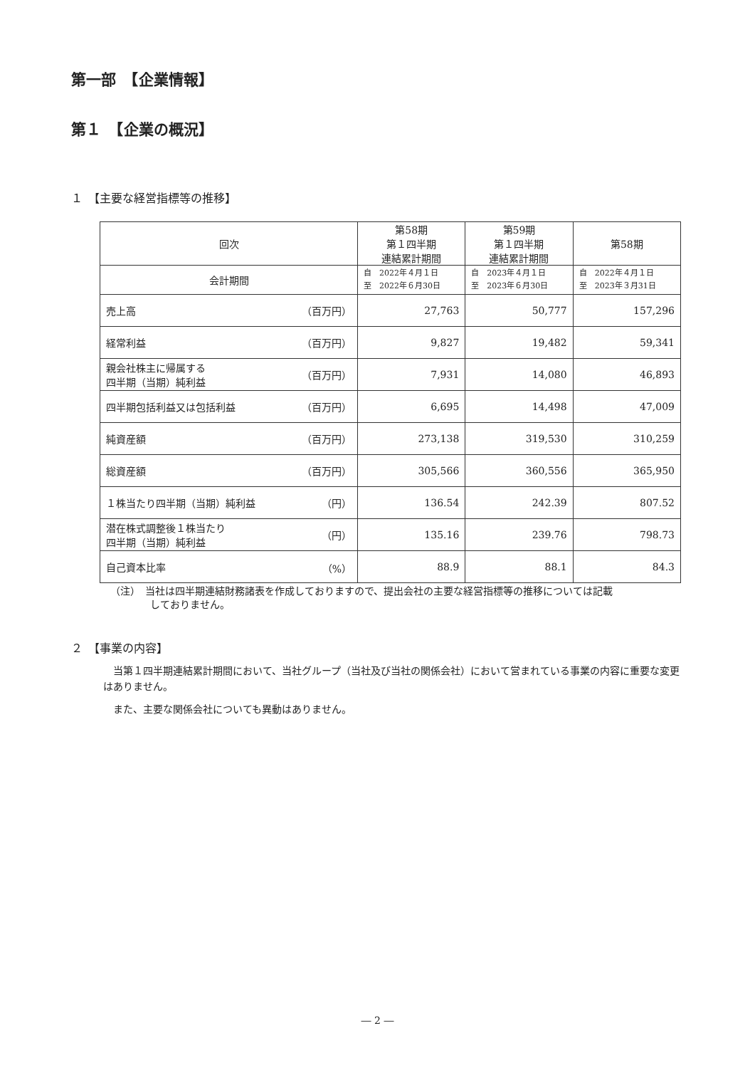第一部　【企業情報】
第１　【企業の概況】
１　【主要な経営指標等の推移】
| 回次 | 第58期 第１四半期 連結累計期間 | 第59期 第１四半期 連結累計期間 | 第58期 |
| --- | --- | --- | --- |
| 会計期間 | 自 2022年４月１日 至 2022年６月30日 | 自 2023年４月１日 至 2023年６月30日 | 自 2022年４月１日 至 2023年３月31日 |
| 売上高 （百万円） | 27,763 | 50,777 | 157,296 |
| 経常利益 （百万円） | 9,827 | 19,482 | 59,341 |
| 親会社株主に帰属する 四半期（当期）純利益 （百万円） | 7,931 | 14,080 | 46,893 |
| 四半期包括利益又は包括利益 （百万円） | 6,695 | 14,498 | 47,009 |
| 純資産額 （百万円） | 273,138 | 319,530 | 310,259 |
| 総資産額 （百万円） | 305,566 | 360,556 | 365,950 |
| １株当たり四半期（当期）純利益 （円） | 136.54 | 242.39 | 807.52 |
| 潜在株式調整後１株当たり 四半期（当期）純利益 （円） | 135.16 | 239.76 | 798.73 |
| 自己資本比率 （%） | 88.9 | 88.1 | 84.3 |
（注）　当社は四半期連結財務諸表を作成しておりますので、提出会社の主要な経営指標等の推移については記載
　　　　しておりません。
２　【事業の内容】
　当第１四半期連結累計期間において、当社グループ（当社及び当社の関係会社）において営まれている事業の内容に重要な変更はありません。
　また、主要な関係会社についても異動はありません。
― 2 ―